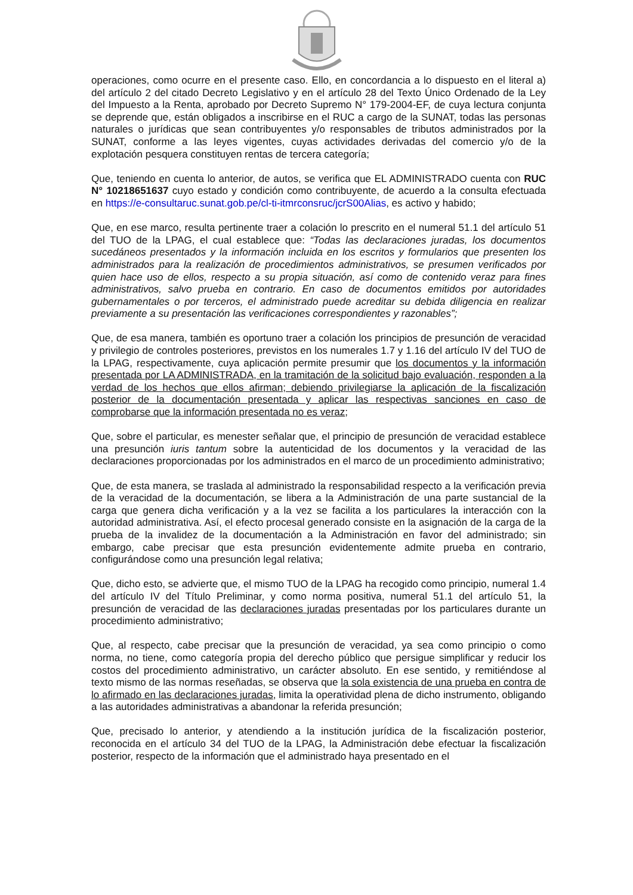operaciones, como ocurre en el presente caso. Ello, en concordancia a lo dispuesto en el literal a) del artículo 2 del citado Decreto Legislativo y en el artículo 28 del Texto Único Ordenado de la Ley del Impuesto a la Renta, aprobado por Decreto Supremo N° 179-2004-EF, de cuya lectura conjunta se deprende que, están obligados a inscribirse en el RUC a cargo de la SUNAT, todas las personas naturales o jurídicas que sean contribuyentes y/o responsables de tributos administrados por la SUNAT, conforme a las leyes vigentes, cuyas actividades derivadas del comercio y/o de la explotación pesquera constituyen rentas de tercera categoría;
Que, teniendo en cuenta lo anterior, de autos, se verifica que EL ADMINISTRADO cuenta con RUC N° 10218651637 cuyo estado y condición como contribuyente, de acuerdo a la consulta efectuada en https://e-consultaruc.sunat.gob.pe/cl-ti-itmrconsruc/jcrS00Alias, es activo y habido;
Que, en ese marco, resulta pertinente traer a colación lo prescrito en el numeral 51.1 del artículo 51 del TUO de la LPAG, el cual establece que: “Todas las declaraciones juradas, los documentos sucedáneos presentados y la información incluida en los escritos y formularios que presenten los administrados para la realización de procedimientos administrativos, se presumen verificados por quien hace uso de ellos, respecto a su propia situación, así como de contenido veraz para fines administrativos, salvo prueba en contrario. En caso de documentos emitidos por autoridades gubernamentales o por terceros, el administrado puede acreditar su debida diligencia en realizar previamente a su presentación las verificaciones correspondientes y razonables”;
Que, de esa manera, también es oportuno traer a colación los principios de presunción de veracidad y privilegio de controles posteriores, previstos en los numerales 1.7 y 1.16 del artículo IV del TUO de la LPAG, respectivamente, cuya aplicación permite presumir que los documentos y la información presentada por LA ADMINISTRADA, en la tramitación de la solicitud bajo evaluación, responden a la verdad de los hechos que ellos afirman; debiendo privilegiarse la aplicación de la fiscalización posterior de la documentación presentada y aplicar las respectivas sanciones en caso de comprobarse que la información presentada no es veraz;
Que, sobre el particular, es menester señalar que, el principio de presunción de veracidad establece una presunción iuris tantum sobre la autenticidad de los documentos y la veracidad de las declaraciones proporcionadas por los administrados en el marco de un procedimiento administrativo;
Que, de esta manera, se traslada al administrado la responsabilidad respecto a la verificación previa de la veracidad de la documentación, se libera a la Administración de una parte sustancial de la carga que genera dicha verificación y a la vez se facilita a los particulares la interacción con la autoridad administrativa. Así, el efecto procesal generado consiste en la asignación de la carga de la prueba de la invalidez de la documentación a la Administración en favor del administrado; sin embargo, cabe precisar que esta presunción evidentemente admite prueba en contrario, configurándose como una presunción legal relativa;
Que, dicho esto, se advierte que, el mismo TUO de la LPAG ha recogido como principio, numeral 1.4 del artículo IV del Título Preliminar, y como norma positiva, numeral 51.1 del artículo 51, la presunción de veracidad de las declaraciones juradas presentadas por los particulares durante un procedimiento administrativo;
Que, al respecto, cabe precisar que la presunción de veracidad, ya sea como principio o como norma, no tiene, como categoría propia del derecho público que persigue simplificar y reducir los costos del procedimiento administrativo, un carácter absoluto. En ese sentido, y remitiéndose al texto mismo de las normas reseñadas, se observa que la sola existencia de una prueba en contra de lo afirmado en las declaraciones juradas, limita la operatividad plena de dicho instrumento, obligando a las autoridades administrativas a abandonar la referida presunción;
Que, precisado lo anterior, y atendiendo a la institución jurídica de la fiscalización posterior, reconocida en el artículo 34 del TUO de la LPAG, la Administración debe efectuar la fiscalización posterior, respecto de la información que el administrado haya presentado en el